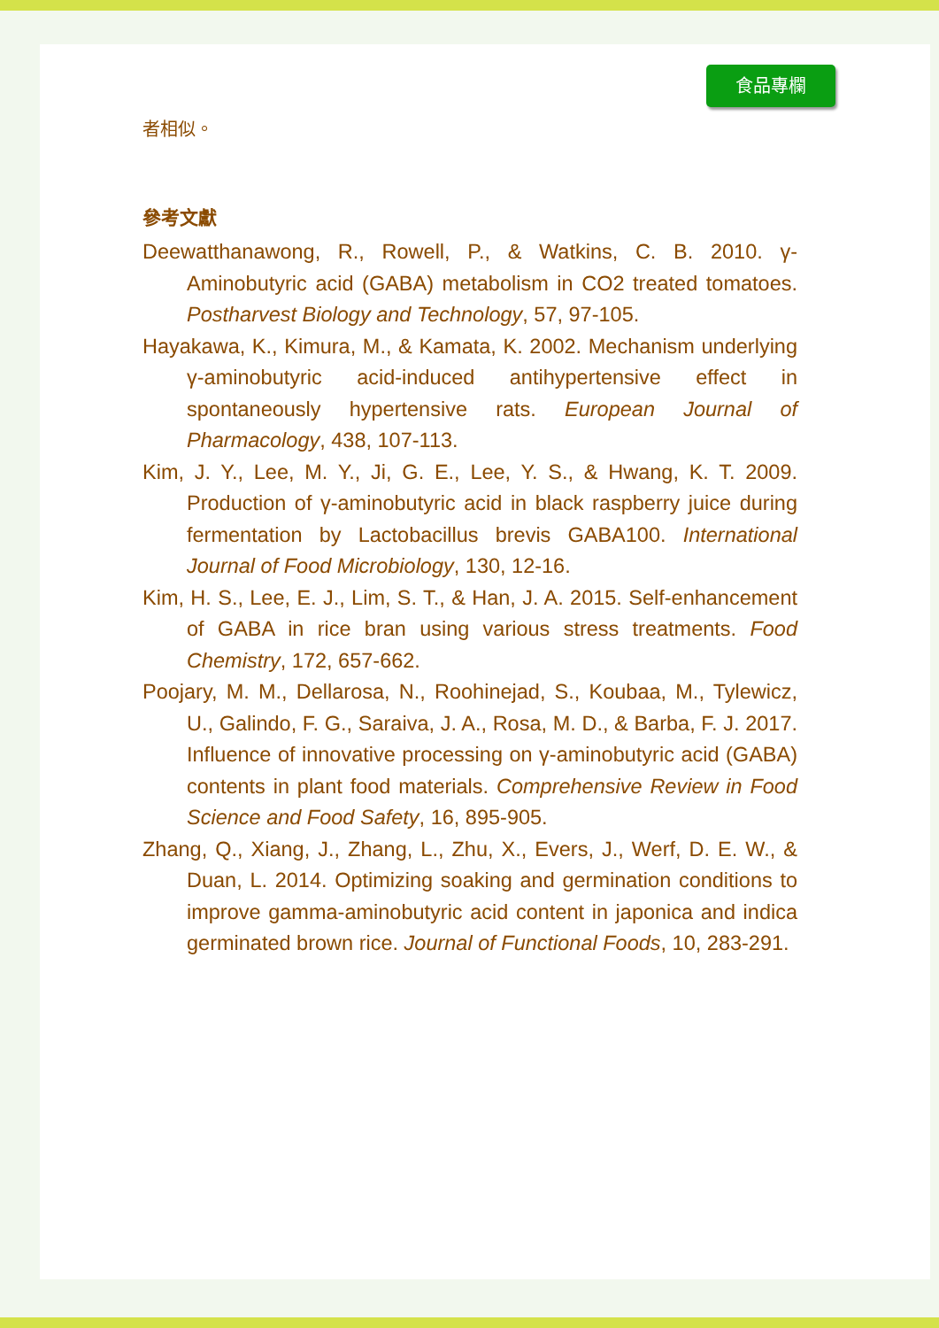食品專欄
者相似。
參考文獻
Deewatthanawong, R., Rowell, P., & Watkins, C. B. 2010. γ-Aminobutyric acid (GABA) metabolism in CO2 treated tomatoes. Postharvest Biology and Technology, 57, 97-105.
Hayakawa, K., Kimura, M., & Kamata, K. 2002. Mechanism underlying γ-aminobutyric acid-induced antihypertensive effect in spontaneously hypertensive rats. European Journal of Pharmacology, 438, 107-113.
Kim, J. Y., Lee, M. Y., Ji, G. E., Lee, Y. S., & Hwang, K. T. 2009. Production of γ-aminobutyric acid in black raspberry juice during fermentation by Lactobacillus brevis GABA100. International Journal of Food Microbiology, 130, 12-16.
Kim, H. S., Lee, E. J., Lim, S. T., & Han, J. A. 2015. Self-enhancement of GABA in rice bran using various stress treatments. Food Chemistry, 172, 657-662.
Poojary, M. M., Dellarosa, N., Roohinejad, S., Koubaa, M., Tylewicz, U., Galindo, F. G., Saraiva, J. A., Rosa, M. D., & Barba, F. J. 2017. Influence of innovative processing on γ-aminobutyric acid (GABA) contents in plant food materials. Comprehensive Review in Food Science and Food Safety, 16, 895-905.
Zhang, Q., Xiang, J., Zhang, L., Zhu, X., Evers, J., Werf, D. E. W., & Duan, L. 2014. Optimizing soaking and germination conditions to improve gamma-aminobutyric acid content in japonica and indica germinated brown rice. Journal of Functional Foods, 10, 283-291.